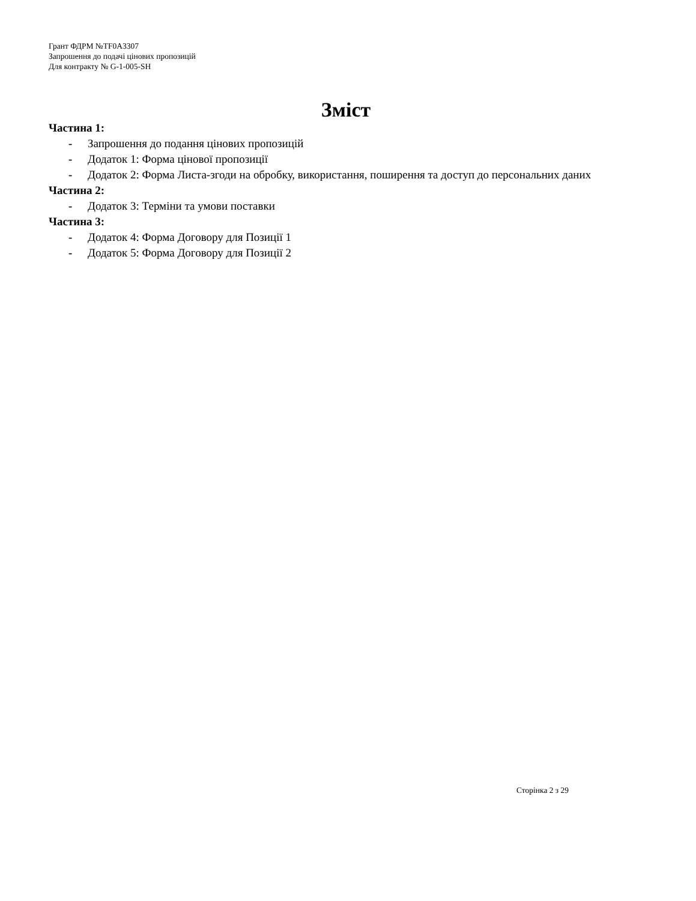Грант ФДРМ №TF0A3307
Запрошення до подачі цінових пропозицій
Для контракту № G-1-005-SH
Зміст
Частина 1:
- Запрошення до подання цінових пропозицій
- Додаток 1: Форма цінової пропозиції
- Додаток 2: Форма Листа-згоди на обробку, використання, поширення та доступ до персональних даних
Частина 2:
- Додаток 3: Терміни та умови поставки
Частина 3:
- Додаток 4: Форма Договору для Позиції 1
- Додаток 5: Форма Договору для Позиції 2
Сторінка 2 з 29